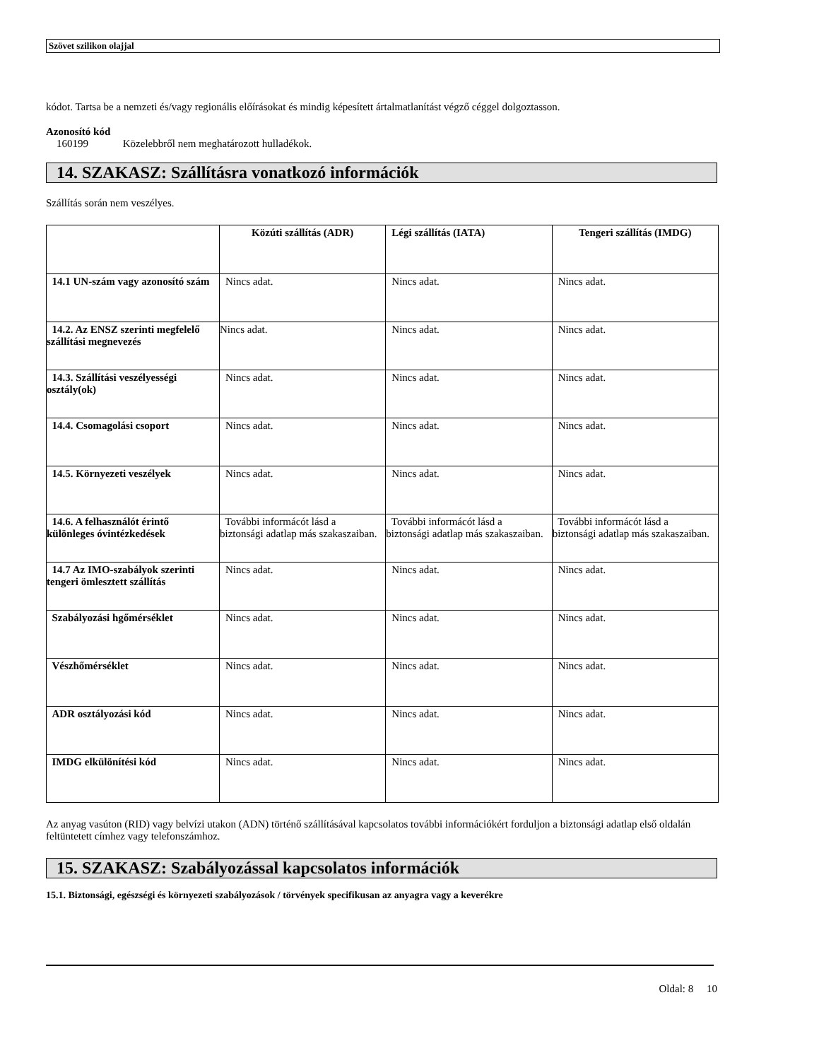Szövet szilikon olajjal
kódot. Tartsa be a nemzeti és/vagy regionális előírásokat és mindig képesített ártalmatlanítást végző céggel dolgoztasson.
Azonosító kód
160199 Közelebbről nem meghatározott hulladékok.
14. SZAKASZ: Szállításra vonatkozó információk
Szállítás során nem veszélyes.
| | Közúti szállítás (ADR) | Légi szállítás (IATA) | Tengeri szállítás (IMDG) |
| --- | --- | --- | --- |
| 14.1 UN-szám vagy azonosító szám | Nincs adat. | Nincs adat. | Nincs adat. |
| 14.2. Az ENSZ szerinti megfelelő szállítási megnevezés | Nincs adat. | Nincs adat. | Nincs adat. |
| 14.3. Szállítási veszélyességi osztály(ok) | Nincs adat. | Nincs adat. | Nincs adat. |
| 14.4. Csomagolási csoport | Nincs adat. | Nincs adat. | Nincs adat. |
| 14.5. Környezeti veszélyek | Nincs adat. | Nincs adat. | Nincs adat. |
| 14.6. A felhasználót érintő különleges óvintézkedések | További informácót lásd a biztonsági adatlap más szakaszaiban. | További informácót lásd a biztonsági adatlap más szakaszaiban. | További informácót lásd a biztonsági adatlap más szakaszaiban. |
| 14.7 Az IMO-szabályok szerinti tengeri ömlesztett szállítás | Nincs adat. | Nincs adat. | Nincs adat. |
| Szabályozási hgőmérséklet | Nincs adat. | Nincs adat. | Nincs adat. |
| Vészhőmérséklet | Nincs adat. | Nincs adat. | Nincs adat. |
| ADR osztályozási kód | Nincs adat. | Nincs adat. | Nincs adat. |
| IMDG elkülönítési kód | Nincs adat. | Nincs adat. | Nincs adat. |
Az anyag vasúton (RID) vagy belvízi utakon (ADN) történő szállításával kapcsolatos további információkért forduljon a biztonsági adatlap első oldalán feltüntetett címhez vagy telefonszámhoz.
15. SZAKASZ: Szabályozással kapcsolatos információk
15.1. Biztonsági, egészségi és környezeti szabályozások / törvények specifikusan az anyagra vagy a keverékre
Oldal: 8 10